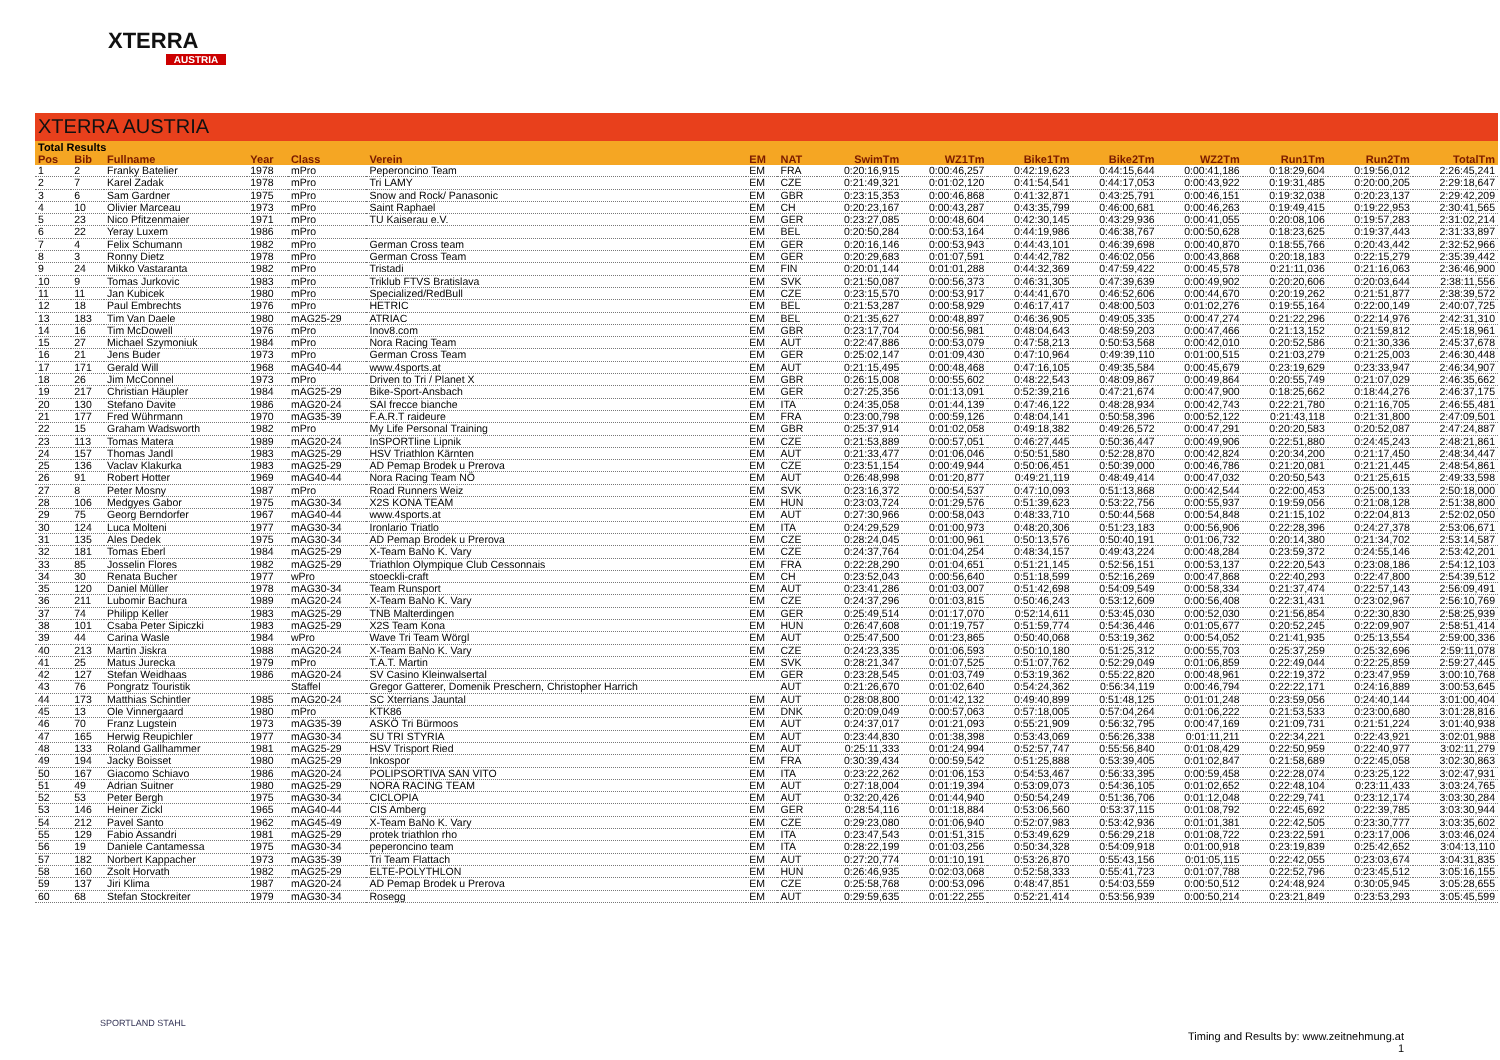XTERRA
AUSTRIA
XTERRA AUSTRIA
Total Results
| Pos | Bib | Fullname | Year | Class | Verein | EM | NAT | SwimTm | WZ1Tm | Bike1Tm | Bike2Tm | WZ2Tm | Run1Tm | Run2Tm | TotalTm |
| --- | --- | --- | --- | --- | --- | --- | --- | --- | --- | --- | --- | --- | --- | --- | --- |
| 1 | 2 | Franky Batelier | 1978 | mPro | Peperoncino Team | EM | FRA | 0:20:16,915 | 0:00:46,257 | 0:42:19,623 | 0:44:15,644 | 0:00:41,186 | 0:18:29,604 | 0:19:56,012 | 2:26:45,241 |
| 2 | 7 | Karel Zadak | 1978 | mPro | Tri LAMY | EM | CZE | 0:21:49,321 | 0:01:02,120 | 0:41:54,541 | 0:44:17,053 | 0:00:43,922 | 0:19:31,485 | 0:20:00,205 | 2:29:18,647 |
| 3 | 6 | Sam Gardner | 1975 | mPro | Snow and Rock/ Panasonic | EM | GBR | 0:23:15,353 | 0:00:46,868 | 0:41:32,871 | 0:43:25,791 | 0:00:46,151 | 0:19:32,038 | 0:20:23,137 | 2:29:42,209 |
| 4 | 10 | Olivier Marceau | 1973 | mPro | Saint Raphael | EM | CH | 0:20:23,167 | 0:00:43,287 | 0:43:35,799 | 0:46:00,681 | 0:00:46,263 | 0:19:49,415 | 0:19:22,953 | 2:30:41,565 |
| 5 | 23 | Nico Pfitzenmaier | 1971 | mPro | TU Kaiserau e.V. | EM | GER | 0:23:27,085 | 0:00:48,604 | 0:42:30,145 | 0:43:29,936 | 0:00:41,055 | 0:20:08,106 | 0:19:57,283 | 2:31:02,214 |
| 6 | 22 | Yeray Luxem | 1986 | mPro | | EM | BEL | 0:20:50,284 | 0:00:53,164 | 0:44:19,986 | 0:46:38,767 | 0:00:50,628 | 0:18:23,625 | 0:19:37,443 | 2:31:33,897 |
| 7 | 4 | Felix Schumann | 1982 | mPro | German Cross team | EM | GER | 0:20:16,146 | 0:00:53,943 | 0:44:43,101 | 0:46:39,698 | 0:00:40,870 | 0:18:55,766 | 0:20:43,442 | 2:32:52,966 |
| 8 | 3 | Ronny Dietz | 1978 | mPro | German Cross Team | EM | GER | 0:20:29,683 | 0:01:07,591 | 0:44:42,782 | 0:46:02,056 | 0:00:43,868 | 0:20:18,183 | 0:22:15,279 | 2:35:39,442 |
| 9 | 24 | Mikko Vastaranta | 1982 | mPro | Tristadi | EM | FIN | 0:20:01,144 | 0:01:01,288 | 0:44:32,369 | 0:47:59,422 | 0:00:45,578 | 0:21:11,036 | 0:21:16,063 | 2:36:46,900 |
| 10 | 9 | Tomas Jurkovic | 1983 | mPro | Triklub FTVS Bratislava | EM | SVK | 0:21:50,087 | 0:00:56,373 | 0:46:31,305 | 0:47:39,639 | 0:00:49,902 | 0:20:20,606 | 0:20:03,644 | 2:38:11,556 |
| 11 | 11 | Jan Kubicek | 1980 | mPro | Specialized/RedBull | EM | CZE | 0:23:15,570 | 0:00:53,917 | 0:44:41,670 | 0:46:52,606 | 0:00:44,670 | 0:20:19,262 | 0:21:51,877 | 2:38:39,572 |
| 12 | 18 | Paul Embrechts | 1976 | mPro | HETRIC | EM | BEL | 0:21:53,287 | 0:00:58,929 | 0:46:17,417 | 0:48:00,503 | 0:01:02,276 | 0:19:55,164 | 0:22:00,149 | 2:40:07,725 |
| 13 | 183 | Tim Van Daele | 1980 | mAG25-29 | ATRIAC | EM | BEL | 0:21:35,627 | 0:00:48,897 | 0:46:36,905 | 0:49:05,335 | 0:00:47,274 | 0:21:22,296 | 0:22:14,976 | 2:42:31,310 |
| 14 | 16 | Tim McDowell | 1976 | mPro | Inov8.com | EM | GBR | 0:23:17,704 | 0:00:56,981 | 0:48:04,643 | 0:48:59,203 | 0:00:47,466 | 0:21:13,152 | 0:21:59,812 | 2:45:18,961 |
| 15 | 27 | Michael Szymoniuk | 1984 | mPro | Nora Racing Team | EM | AUT | 0:22:47,886 | 0:00:53,079 | 0:47:58,213 | 0:50:53,568 | 0:00:42,010 | 0:20:52,586 | 0:21:30,336 | 2:45:37,678 |
| 16 | 21 | Jens Buder | 1973 | mPro | German Cross Team | EM | GER | 0:25:02,147 | 0:01:09,430 | 0:47:10,964 | 0:49:39,110 | 0:01:00,515 | 0:21:03,279 | 0:21:25,003 | 2:46:30,448 |
| 17 | 171 | Gerald Will | 1968 | mAG40-44 | www.4sports.at | EM | AUT | 0:21:15,495 | 0:00:48,468 | 0:47:16,105 | 0:49:35,584 | 0:00:45,679 | 0:23:19,629 | 0:23:33,947 | 2:46:34,907 |
| 18 | 26 | Jim McConnel | 1973 | mPro | Driven to Tri / Planet X | EM | GBR | 0:26:15,008 | 0:00:55,602 | 0:48:22,543 | 0:48:09,867 | 0:00:49,864 | 0:20:55,749 | 0:21:07,029 | 2:46:35,662 |
| 19 | 217 | Christian Häupler | 1984 | mAG25-29 | Bike-Sport-Ansbach | EM | GER | 0:27:25,356 | 0:01:13,091 | 0:52:39,216 | 0:47:21,674 | 0:00:47,900 | 0:18:25,662 | 0:18:44,276 | 2:46:37,175 |
| 20 | 130 | Stefano Davite | 1986 | mAG20-24 | SAI frecce bianche | EM | ITA | 0:24:35,058 | 0:01:44,139 | 0:47:46,122 | 0:48:28,934 | 0:00:42,743 | 0:22:21,780 | 0:21:16,705 | 2:46:55,481 |
| 21 | 177 | Fred Wührmann | 1970 | mAG35-39 | F.A.R.T raideure | EM | FRA | 0:23:00,798 | 0:00:59,126 | 0:48:04,141 | 0:50:58,396 | 0:00:52,122 | 0:21:43,118 | 0:21:31,800 | 2:47:09,501 |
| 22 | 15 | Graham Wadsworth | 1982 | mPro | My Life Personal Training | EM | GBR | 0:25:37,914 | 0:01:02,058 | 0:49:18,382 | 0:49:26,572 | 0:00:47,291 | 0:20:20,583 | 0:20:52,087 | 2:47:24,887 |
| 23 | 113 | Tomas Matera | 1989 | mAG20-24 | InSPORTline Lipnik | EM | CZE | 0:21:53,889 | 0:00:57,051 | 0:46:27,445 | 0:50:36,447 | 0:00:49,906 | 0:22:51,880 | 0:24:45,243 | 2:48:21,861 |
| 24 | 157 | Thomas Jandl | 1983 | mAG25-29 | HSV Triathlon Kärnten | EM | AUT | 0:21:33,477 | 0:01:06,046 | 0:50:51,580 | 0:52:28,870 | 0:00:42,824 | 0:20:34,200 | 0:21:17,450 | 2:48:34,447 |
| 25 | 136 | Vaclav Klakurka | 1983 | mAG25-29 | AD Pemap Brodek u Prerova | EM | CZE | 0:23:51,154 | 0:00:49,944 | 0:50:06,451 | 0:50:39,000 | 0:00:46,786 | 0:21:20,081 | 0:21:21,445 | 2:48:54,861 |
| 26 | 91 | Robert Hotter | 1969 | mAG40-44 | Nora Racing Team NÖ | EM | AUT | 0:26:48,998 | 0:01:20,877 | 0:49:21,119 | 0:48:49,414 | 0:00:47,032 | 0:20:50,543 | 0:21:25,615 | 2:49:33,598 |
| 27 | 8 | Peter Mosny | 1987 | mPro | Road Runners Weiz | EM | SVK | 0:23:16,372 | 0:00:54,537 | 0:47:10,093 | 0:51:13,868 | 0:00:42,544 | 0:22:00,453 | 0:25:00,133 | 2:50:18,000 |
| 28 | 106 | Medgyes Gabor | 1975 | mAG30-34 | X2S KONA TEAM | EM | HUN | 0:23:03,724 | 0:01:29,576 | 0:51:39,623 | 0:53:22,756 | 0:00:55,937 | 0:19:59,056 | 0:21:08,128 | 2:51:38,800 |
| 29 | 75 | Georg Berndorfer | 1967 | mAG40-44 | www.4sports.at | EM | AUT | 0:27:30,966 | 0:00:58,043 | 0:48:33,710 | 0:50:44,568 | 0:00:54,848 | 0:21:15,102 | 0:22:04,813 | 2:52:02,050 |
| 30 | 124 | Luca Molteni | 1977 | mAG30-34 | Ironlario Triatlo | EM | ITA | 0:24:29,529 | 0:01:00,973 | 0:48:20,306 | 0:51:23,183 | 0:00:56,906 | 0:22:28,396 | 0:24:27,378 | 2:53:06,671 |
| 31 | 135 | Ales Dedek | 1975 | mAG30-34 | AD Pemap Brodek u Prerova | EM | CZE | 0:28:24,045 | 0:01:00,961 | 0:50:13,576 | 0:50:40,191 | 0:01:06,732 | 0:20:14,380 | 0:21:34,702 | 2:53:14,587 |
| 32 | 181 | Tomas Eberl | 1984 | mAG25-29 | X-Team BaNo K. Vary | EM | CZE | 0:24:37,764 | 0:01:04,254 | 0:48:34,157 | 0:49:43,224 | 0:00:48,284 | 0:23:59,372 | 0:24:55,146 | 2:53:42,201 |
| 33 | 85 | Josselin Flores | 1982 | mAG25-29 | Triathlon Olympique Club Cessonnais | EM | FRA | 0:22:28,290 | 0:01:04,651 | 0:51:21,145 | 0:52:56,151 | 0:00:53,137 | 0:22:20,543 | 0:23:08,186 | 2:54:12,103 |
| 34 | 30 | Renata Bucher | 1977 | wPro | stoeckli-craft | EM | CH | 0:23:52,043 | 0:00:56,640 | 0:51:18,599 | 0:52:16,269 | 0:00:47,868 | 0:22:40,293 | 0:22:47,800 | 2:54:39,512 |
| 35 | 120 | Daniel Müller | 1978 | mAG30-34 | Team Runsport | EM | AUT | 0:23:41,286 | 0:01:03,007 | 0:51:42,698 | 0:54:09,549 | 0:00:58,334 | 0:21:37,474 | 0:22:57,143 | 2:56:09,491 |
| 36 | 211 | Lubomir Bachura | 1989 | mAG20-24 | X-Team BaNo K. Vary | EM | CZE | 0:24:37,296 | 0:01:03,815 | 0:50:46,243 | 0:53:12,609 | 0:00:56,408 | 0:22:31,431 | 0:23:02,967 | 2:56:10,769 |
| 37 | 74 | Philipp Keller | 1983 | mAG25-29 | TNB Malterdingen | EM | GER | 0:25:49,514 | 0:01:17,070 | 0:52:14,611 | 0:53:45,030 | 0:00:52,030 | 0:21:56,854 | 0:22:30,830 | 2:58:25,939 |
| 38 | 101 | Csaba Peter Sipiczki | 1983 | mAG25-29 | X2S Team Kona | EM | HUN | 0:26:47,608 | 0:01:19,757 | 0:51:59,774 | 0:54:36,446 | 0:01:05,677 | 0:20:52,245 | 0:22:09,907 | 2:58:51,414 |
| 39 | 44 | Carina Wasle | 1984 | wPro | Wave Tri Team Wörgl | EM | AUT | 0:25:47,500 | 0:01:23,865 | 0:50:40,068 | 0:53:19,362 | 0:00:54,052 | 0:21:41,935 | 0:25:13,554 | 2:59:00,336 |
| 40 | 213 | Martin Jiskra | 1988 | mAG20-24 | X-Team BaNo K. Vary | EM | CZE | 0:24:23,335 | 0:01:06,593 | 0:50:10,180 | 0:51:25,312 | 0:00:55,703 | 0:25:37,259 | 0:25:32,696 | 2:59:11,078 |
| 41 | 25 | Matus Jurecka | 1979 | mPro | T.A.T. Martin | EM | SVK | 0:28:21,347 | 0:01:07,525 | 0:51:07,762 | 0:52:29,049 | 0:01:06,859 | 0:22:49,044 | 0:22:25,859 | 2:59:27,445 |
| 42 | 127 | Stefan Weidhaas | 1986 | mAG20-24 | SV Casino Kleinwalsertal | EM | GER | 0:23:28,545 | 0:01:03,749 | 0:53:19,362 | 0:55:22,820 | 0:00:48,961 | 0:22:19,372 | 0:23:47,959 | 3:00:10,768 |
| 43 | 76 | Pongratz Touristik | | Staffel | Gregor Gatterer, Domenik Preschern, Christopher Harrich | | AUT | 0:21:26,670 | 0:01:02,640 | 0:54:24,362 | 0:56:34,119 | 0:00:46,794 | 0:22:22,171 | 0:24:16,889 | 3:00:53,645 |
| 44 | 173 | Matthias Schintler | 1985 | mAG20-24 | SC Xterrians Jauntal | EM | AUT | 0:28:08,800 | 0:01:42,132 | 0:49:40,899 | 0:51:48,125 | 0:01:01,248 | 0:23:59,056 | 0:24:40,144 | 3:01:00,404 |
| 45 | 13 | Ole Vinnergaard | 1980 | mPro | KTK86 | EM | DNK | 0:20:09,049 | 0:00:57,063 | 0:57:18,005 | 0:57:04,264 | 0:01:06,222 | 0:21:53,533 | 0:23:00,680 | 3:01:28,816 |
| 46 | 70 | Franz Lugstein | 1973 | mAG35-39 | ASKÖ Tri Bürmoos | EM | AUT | 0:24:37,017 | 0:01:21,093 | 0:55:21,909 | 0:56:32,795 | 0:00:47,169 | 0:21:09,731 | 0:21:51,224 | 3:01:40,938 |
| 47 | 165 | Herwig Reupichler | 1977 | mAG30-34 | SU TRI STYRIA | EM | AUT | 0:23:44,830 | 0:01:38,398 | 0:53:43,069 | 0:56:26,338 | 0:01:11,211 | 0:22:34,221 | 0:22:43,921 | 3:02:01,988 |
| 48 | 133 | Roland Gallhammer | 1981 | mAG25-29 | HSV Trisport Ried | EM | AUT | 0:25:11,333 | 0:01:24,994 | 0:52:57,747 | 0:55:56,840 | 0:01:08,429 | 0:22:50,959 | 0:22:40,977 | 3:02:11,279 |
| 49 | 194 | Jacky Boisset | 1980 | mAG25-29 | Inkospor | EM | FRA | 0:30:39,434 | 0:00:59,542 | 0:51:25,888 | 0:53:39,405 | 0:01:02,847 | 0:21:58,689 | 0:22:45,058 | 3:02:30,863 |
| 50 | 167 | Giacomo Schiavo | 1986 | mAG20-24 | POLIPSORTIVA SAN VITO | EM | ITA | 0:23:22,262 | 0:01:06,153 | 0:54:53,467 | 0:56:33,395 | 0:00:59,458 | 0:22:28,074 | 0:23:25,122 | 3:02:47,931 |
| 51 | 49 | Adrian Suitner | 1980 | mAG25-29 | NORA RACING TEAM | EM | AUT | 0:27:18,004 | 0:01:19,394 | 0:53:09,073 | 0:54:36,105 | 0:01:02,652 | 0:22:48,104 | 0:23:11,433 | 3:03:24,765 |
| 52 | 53 | Peter Bergh | 1975 | mAG30-34 | CICLOPIA | EM | AUT | 0:32:20,426 | 0:01:44,940 | 0:50:54,249 | 0:51:36,706 | 0:01:12,048 | 0:22:29,741 | 0:23:12,174 | 3:03:30,284 |
| 53 | 146 | Heiner Zickl | 1965 | mAG40-44 | CIS Amberg | EM | GER | 0:28:54,116 | 0:01:18,884 | 0:53:06,560 | 0:53:37,115 | 0:01:08,792 | 0:22:45,692 | 0:22:39,785 | 3:03:30,944 |
| 54 | 212 | Pavel Santo | 1962 | mAG45-49 | X-Team BaNo K. Vary | EM | CZE | 0:29:23,080 | 0:01:06,940 | 0:52:07,983 | 0:53:42,936 | 0:01:01,381 | 0:22:42,505 | 0:23:30,777 | 3:03:35,602 |
| 55 | 129 | Fabio Assandri | 1981 | mAG25-29 | protek triathlon rho | EM | ITA | 0:23:47,543 | 0:01:51,315 | 0:53:49,629 | 0:56:29,218 | 0:01:08,722 | 0:23:22,591 | 0:23:17,006 | 3:03:46,024 |
| 56 | 19 | Daniele Cantamessa | 1975 | mAG30-34 | peperoncino team | EM | ITA | 0:28:22,199 | 0:01:03,256 | 0:50:34,328 | 0:54:09,918 | 0:01:00,918 | 0:23:19,839 | 0:25:42,652 | 3:04:13,110 |
| 57 | 182 | Norbert Kappacher | 1973 | mAG35-39 | Tri Team Flattach | EM | AUT | 0:27:20,774 | 0:01:10,191 | 0:53:26,870 | 0:55:43,156 | 0:01:05,115 | 0:22:42,055 | 0:23:03,674 | 3:04:31,835 |
| 58 | 160 | Zsolt Horvath | 1982 | mAG25-29 | ELTE-POLYTHLON | EM | HUN | 0:26:46,935 | 0:02:03,068 | 0:52:58,333 | 0:55:41,723 | 0:01:07,788 | 0:22:52,796 | 0:23:45,512 | 3:05:16,155 |
| 59 | 137 | Jiri Klima | 1987 | mAG20-24 | AD Pemap Brodek u Prerova | EM | CZE | 0:25:58,768 | 0:00:53,096 | 0:48:47,851 | 0:54:03,559 | 0:00:50,512 | 0:24:48,924 | 0:30:05,945 | 3:05:28,655 |
| 60 | 68 | Stefan Stockreiter | 1979 | mAG30-34 | Rosegg | EM | AUT | 0:29:59,635 | 0:01:22,255 | 0:52:21,414 | 0:53:56,939 | 0:00:50,214 | 0:23:21,849 | 0:23:53,293 | 3:05:45,599 |
SPORTLAND STAHL
Timing and Results by: www.zeitnehmung.at
1